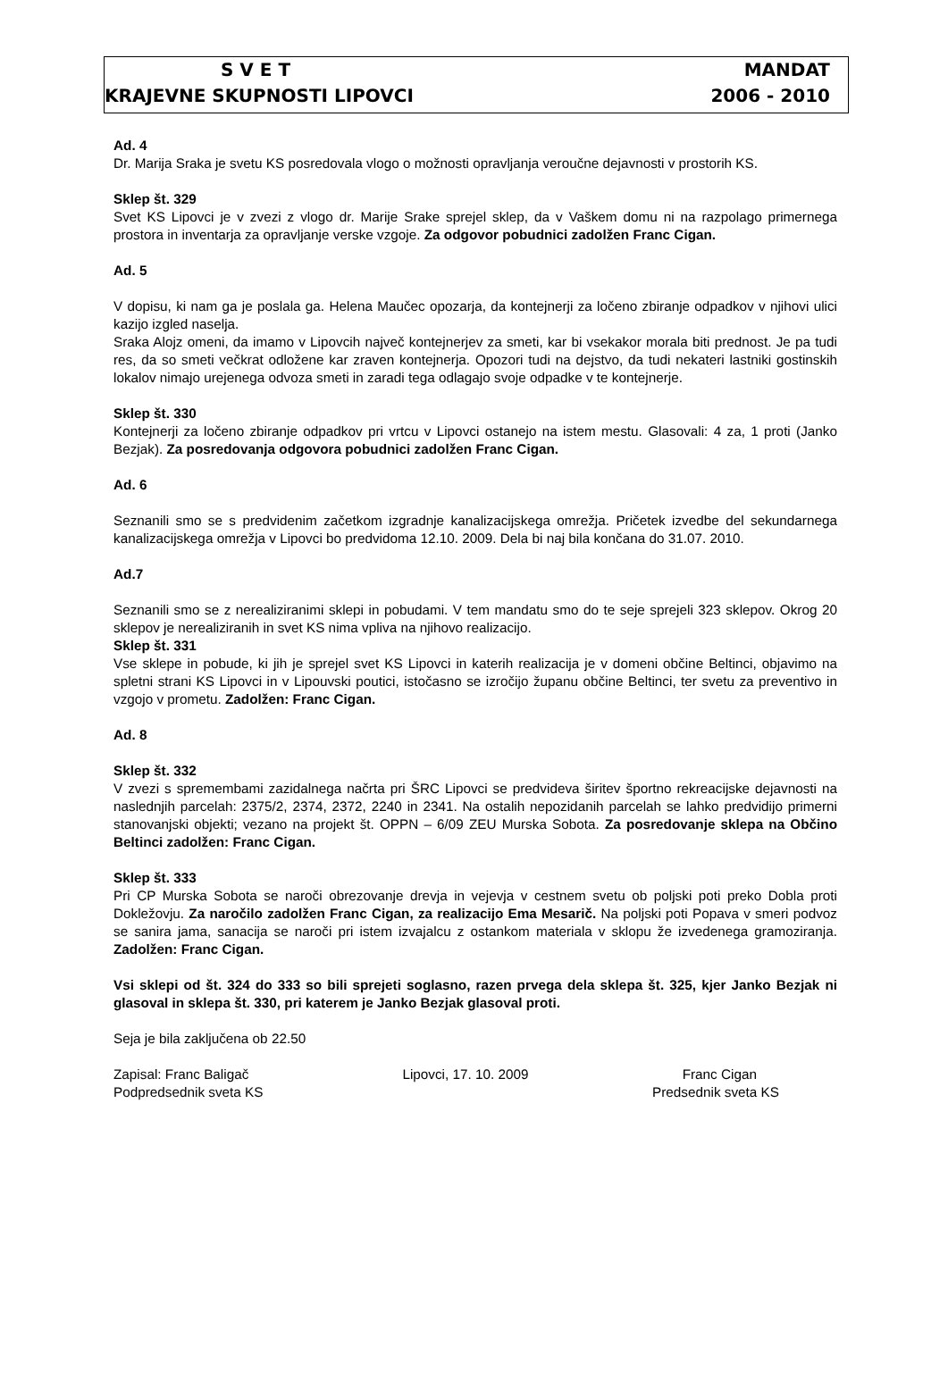S V E T MANDAT
KRAJEVNE SKUPNOSTI LIPOVCI 2006 - 2010
Ad. 4
Dr. Marija Sraka je svetu KS posredovala vlogo o možnosti opravljanja veroučne dejavnosti v prostorih KS.
Sklep št. 329
Svet KS Lipovci je v zvezi z vlogo dr. Marije Srake sprejel sklep, da v Vaškem domu ni na razpolago primernega prostora in inventarja za opravljanje verske vzgoje. Za odgovor pobudnici zadolžen Franc Cigan.
Ad. 5
V dopisu, ki nam ga je poslala ga. Helena Maučec opozarja, da kontejnerji za ločeno zbiranje odpadkov v njihovi ulici kazijo izgled naselja.
Sraka Alojz omeni, da imamo v Lipovcih največ kontejnerjev za smeti, kar bi vsekakor morala biti prednost. Je pa tudi res, da so smeti večkrat odložene kar zraven kontejnerja. Opozori tudi na dejstvo, da tudi nekateri lastniki gostinskih lokalov nimajo urejenega odvoza smeti in zaradi tega odlagajo svoje odpadke v te kontejnerje.
Sklep št. 330
Kontejnerji za ločeno zbiranje odpadkov pri vrtcu v Lipovci ostanejo na istem mestu. Glasovali: 4 za, 1 proti (Janko Bezjak). Za posredovanja odgovora pobudnici zadolžen Franc Cigan.
Ad. 6
Seznanili smo se s predvidenim začetkom izgradnje kanalizacijskega omrežja. Pričetek izvedbe del sekundarnega kanalizacijskega omrežja v Lipovci bo predvidoma 12.10. 2009. Dela bi naj bila končana do 31.07. 2010.
Ad.7
Seznanili smo se z nerealiziranimi sklepi in pobudami. V tem mandatu smo do te seje sprejeli 323 sklepov. Okrog 20 sklepov je nerealiziranih in svet KS nima vpliva na njihovo realizacijo.
Sklep št. 331
Vse sklepe in pobude, ki jih je sprejel svet KS Lipovci in katerih realizacija je v domeni občine Beltinci, objavimo na spletni strani KS Lipovci in v Lipouvski poutici, istočasno se izročijo županu občine Beltinci, ter svetu za preventivo in vzgojo v prometu. Zadolžen: Franc Cigan.
Ad. 8
Sklep št. 332
V zvezi s spremembami zazidalnega načrta pri ŠRC Lipovci se predvideva širitev športno rekreacijske dejavnosti na naslednjih parcelah: 2375/2, 2374, 2372, 2240 in 2341. Na ostalih nepozidanih parcelah se lahko predvidijo primerni stanovanjski objekti; vezano na projekt št. OPPN – 6/09 ZEU Murska Sobota. Za posredovanje sklepa na Občino Beltinci zadolžen: Franc Cigan.
Sklep št. 333
Pri CP Murska Sobota se naroči obrezovanje drevja in vejevja v cestnem svetu ob poljski poti preko Dobla proti Dokležovju. Za naročilo zadolžen Franc Cigan, za realizacijo Ema Mesarič. Na poljski poti Popava v smeri podvoz se sanira jama, sanacija se naroči pri istem izvajalcu z ostankom materiala v sklopu že izvedenega gramoziranja. Zadolžen: Franc Cigan.
Vsi sklepi od št. 324 do 333 so bili sprejeti soglasno, razen prvega dela sklepa št. 325, kjer Janko Bezjak ni glasoval in sklepa št. 330, pri katerem je Janko Bezjak glasoval proti.
Seja je bila zaključena ob 22.50
Zapisal: Franc Baligač Lipovci, 17. 10. 2009 Franc Cigan
Podpredsednik sveta KS Predsednik sveta KS